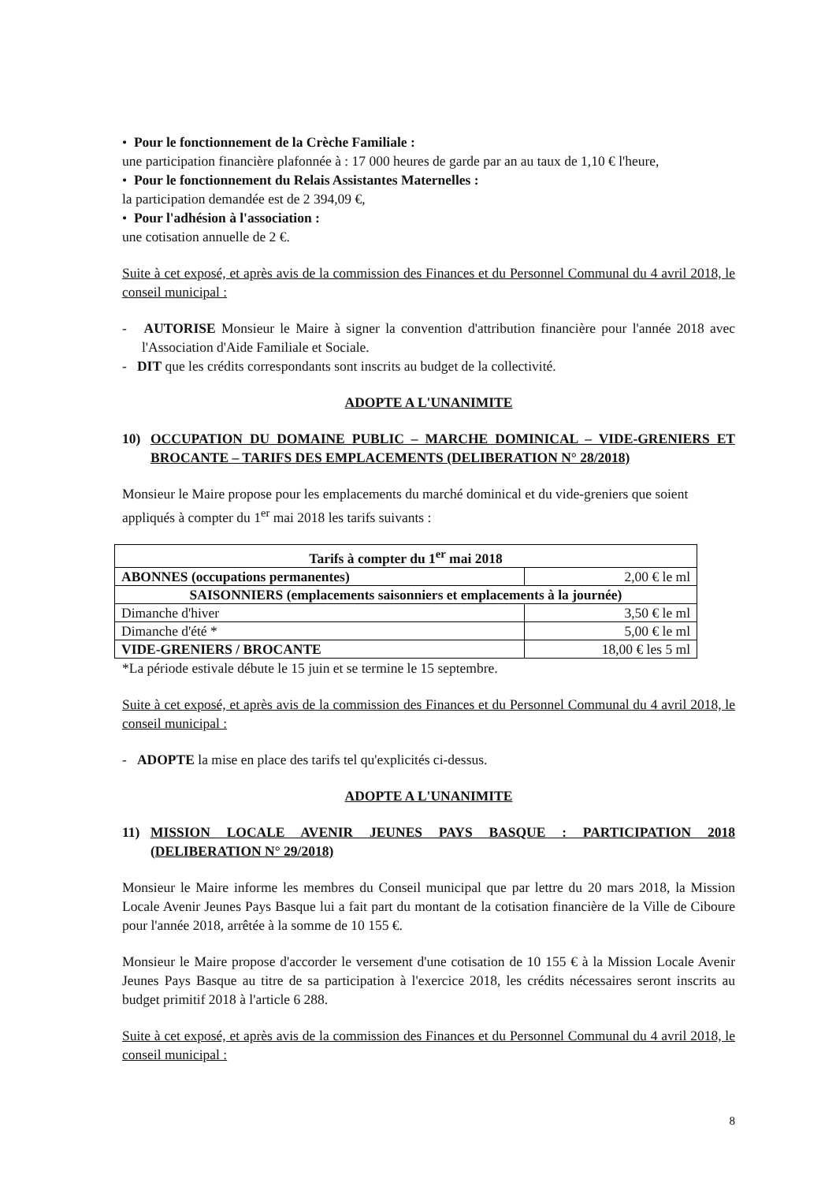• Pour le fonctionnement de la Crèche Familiale :
une participation financière plafonnée à : 17 000 heures de garde par an au taux de 1,10 € l'heure,
• Pour le fonctionnement du Relais Assistantes Maternelles :
la participation demandée est de 2 394,09 €,
• Pour l'adhésion à l'association :
une cotisation annuelle de 2 €.
Suite à cet exposé, et après avis de la commission des Finances et du Personnel Communal du 4 avril 2018, le conseil municipal :
- AUTORISE Monsieur le Maire à signer la convention d'attribution financière pour l'année 2018 avec l'Association d'Aide Familiale et Sociale.
- DIT que les crédits correspondants sont inscrits au budget de la collectivité.
ADOPTE A L'UNANIMITE
10) OCCUPATION DU DOMAINE PUBLIC – MARCHE DOMINICAL – VIDE-GRENIERS ET BROCANTE – TARIFS DES EMPLACEMENTS (DELIBERATION N° 28/2018)
Monsieur le Maire propose pour les emplacements du marché dominical et du vide-greniers que soient appliqués à compter du 1<sup>er</sup> mai 2018 les tarifs suivants :
| Tarifs à compter du 1<sup>er</sup> mai 2018 | |
| ABONNES (occupations permanentes) | 2,00 € le ml |
| SAISONNIERS (emplacements saisonniers et emplacements à la journée) | |
| Dimanche d'hiver | 3,50 € le ml |
| Dimanche d'été * | 5,00 € le ml |
| VIDE-GRENIERS / BROCANTE | 18,00 € les 5 ml |
*La période estivale débute le 15 juin et se termine le 15 septembre.
Suite à cet exposé, et après avis de la commission des Finances et du Personnel Communal du 4 avril 2018, le conseil municipal :
- ADOPTE la mise en place des tarifs tel qu'explicités ci-dessus.
ADOPTE A L'UNANIMITE
11) MISSION LOCALE AVENIR JEUNES PAYS BASQUE : PARTICIPATION 2018 (DELIBERATION N° 29/2018)
Monsieur le Maire informe les membres du Conseil municipal que par lettre du 20 mars 2018, la Mission Locale Avenir Jeunes Pays Basque lui a fait part du montant de la cotisation financière de la Ville de Ciboure pour l'année 2018, arrêtée à la somme de 10 155 €.
Monsieur le Maire propose d'accorder le versement d'une cotisation de 10 155 € à la Mission Locale Avenir Jeunes Pays Basque au titre de sa participation à l'exercice 2018, les crédits nécessaires seront inscrits au budget primitif 2018 à l'article 6 288.
Suite à cet exposé, et après avis de la commission des Finances et du Personnel Communal du 4 avril 2018, le conseil municipal :
8